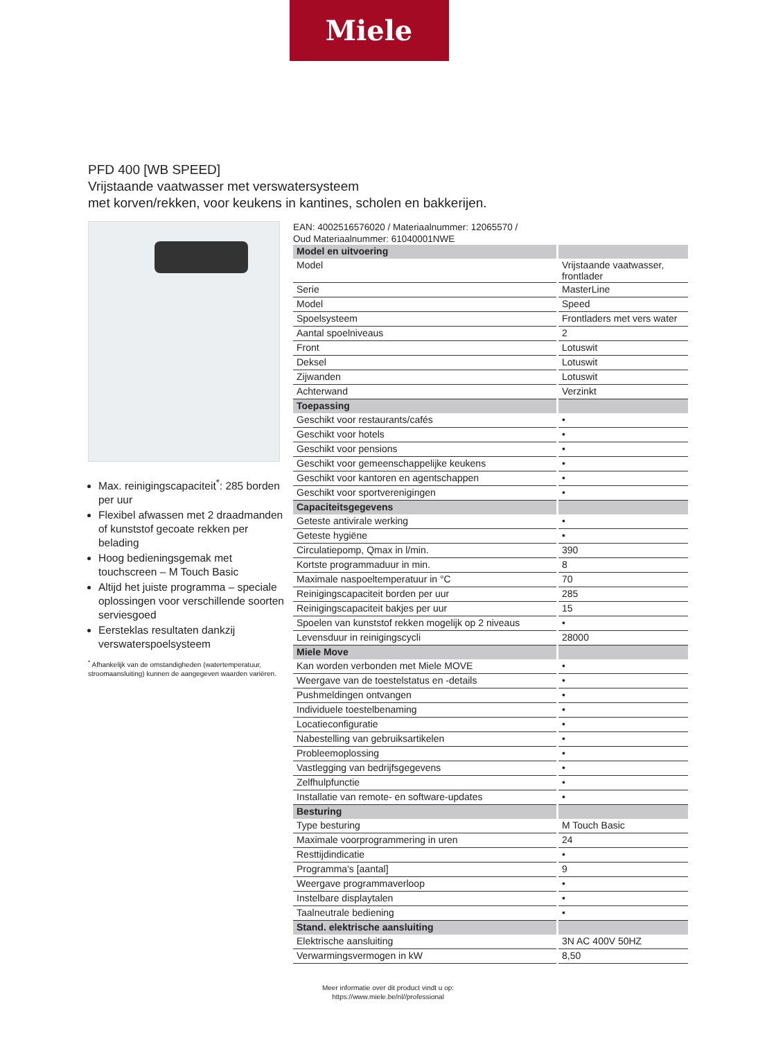Miele
PFD 400 [WB SPEED]
Vrijstaande vaatwasser met verswatersysteem
met korven/rekken, voor keukens in kantines, scholen en bakkerijen.
Max. reinigingscapaciteit<sup>*</sup>: 285 borden per uur
Flexibel afwassen met 2 draadmanden of kunststof gecoate rekken per belading
Hoog bedieningsgemak met touchscreen – M Touch Basic
Altijd het juiste programma – speciale oplossingen voor verschillende soorten serviesgoed
Eersteklas resultaten dankzij verswaterspoelsysteem
<sup>*</sup> Afhankelijk van de omstandigheden (watertemperatuur, stroomaansluiting) kunnen de aangegeven waarden variëren.
EAN: 4002516576020 / Materiaalnummer: 12065570 /
Oud Materiaalnummer: 61040001NWE
| Model en uitvoering | |
| Model | Vrijstaande vaatwasser, frontlader |
| Serie | MasterLine |
| Model | Speed |
| Spoelsysteem | Frontladers met vers water |
| Aantal spoelniveaus | 2 |
| Front | Lotuswit |
| Deksel | Lotuswit |
| Zijwanden | Lotuswit |
| Achterwand | Verzinkt |
| Toepassing | |
| Geschikt voor restaurants/cafés | • |
| Geschikt voor hotels | • |
| Geschikt voor pensions | • |
| Geschikt voor gemeenschappelijke keukens | • |
| Geschikt voor kantoren en agentschappen | • |
| Geschikt voor sportverenigingen | • |
| Capaciteitsgegevens | |
| Geteste antivirale werking | • |
| Geteste hygiëne | • |
| Circulatiepomp, Qmax in l/min. | 390 |
| Kortste programmaduur in min. | 8 |
| Maximale naspoeltemperatuur in °C | 70 |
| Reinigingscapaciteit borden per uur | 285 |
| Reinigingscapaciteit bakjes per uur | 15 |
| Spoelen van kunststof rekken mogelijk op 2 niveaus | • |
| Levensduur in reinigingscycli | 28000 |
| Miele Move | |
| Kan worden verbonden met Miele MOVE | • |
| Weergave van de toestelstatus en -details | • |
| Pushmeldingen ontvangen | • |
| Individuele toestelbenaming | • |
| Locatieconfiguratie | • |
| Nabestelling van gebruiksartikelen | • |
| Probleemoplossing | • |
| Vastlegging van bedrijfsgegevens | • |
| Zelfhulpfunctie | • |
| Installatie van remote- en software-updates | • |
| Besturing | |
| Type besturing | M Touch Basic |
| Maximale voorprogrammering in uren | 24 |
| Resttijdindicatie | • |
| Programma's [aantal] | 9 |
| Weergave programmaverloop | • |
| Instelbare displaytalen | • |
| Taalneutrale bediening | • |
| Stand. elektrische aansluiting | |
| Elektrische aansluiting | 3N AC 400V 50HZ |
| Verwarmingsvermogen in kW | 8,50 |
Meer informatie over dit product vindt u op:
https://www.miele.be/nl//professional